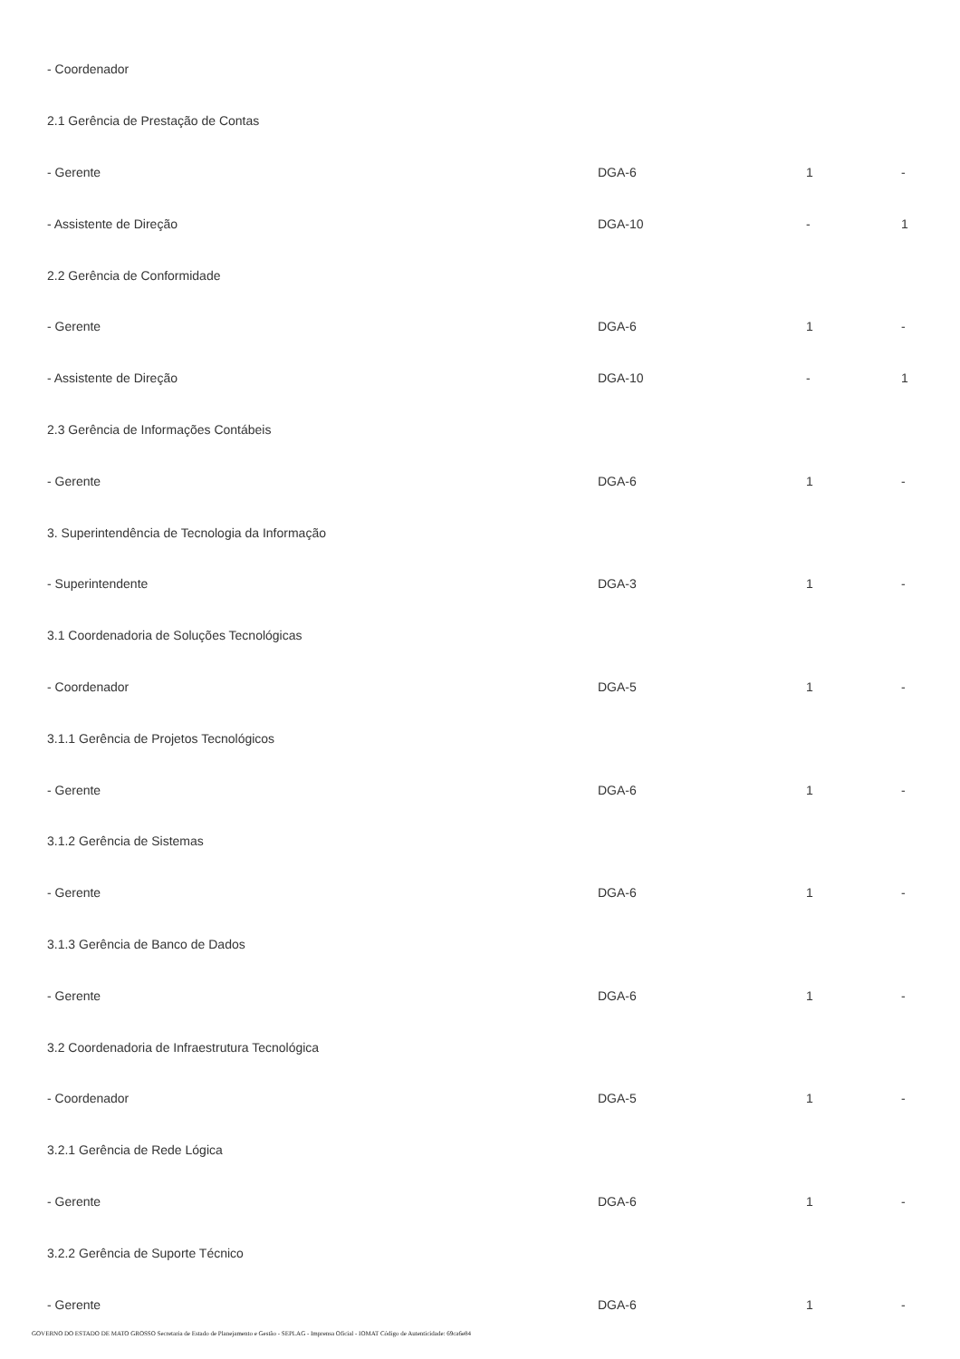| - Coordenador | | | |
| 2.1 Gerência de Prestação de Contas | | | |
| - Gerente | DGA-6 | 1 | - |
| - Assistente de Direção | DGA-10 | - | 1 |
| 2.2 Gerência de Conformidade | | | |
| - Gerente | DGA-6 | 1 | - |
| - Assistente de Direção | DGA-10 | - | 1 |
| 2.3 Gerência de Informações Contábeis | | | |
| - Gerente | DGA-6 | 1 | - |
| 3. Superintendência de Tecnologia da Informação | | | |
| - Superintendente | DGA-3 | 1 | - |
| 3.1 Coordenadoria de Soluções Tecnológicas | | | |
| - Coordenador | DGA-5 | 1 | - |
| 3.1.1 Gerência de Projetos Tecnológicos | | | |
| - Gerente | DGA-6 | 1 | - |
| 3.1.2 Gerência de Sistemas | | | |
| - Gerente | DGA-6 | 1 | - |
| 3.1.3 Gerência de Banco de Dados | | | |
| - Gerente | DGA-6 | 1 | - |
| 3.2 Coordenadoria de Infraestrutura Tecnológica | | | |
| - Coordenador | DGA-5 | 1 | - |
| 3.2.1 Gerência de Rede Lógica | | | |
| - Gerente | DGA-6 | 1 | - |
| 3.2.2 Gerência de Suporte Técnico | | | |
| - Gerente | DGA-6 | 1 | - |
GOVERNO DO ESTADO DE MATO GROSSO Secretaria de Estado de Planejamento e Gestão - SEPLAG - Imprensa Oficial - IOMAT Código de Autenticidade: 69ca6e84